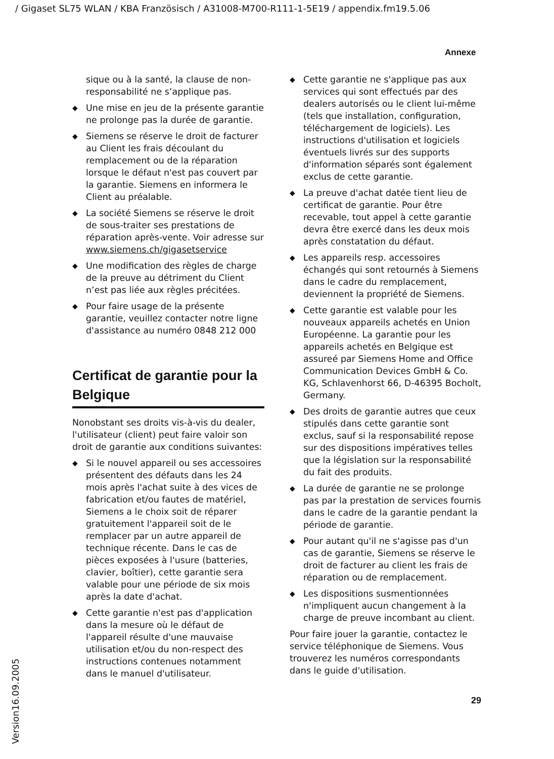/ Gigaset SL75 WLAN / KBA Französisch / A31008-M700-R111-1-5E19 / appendix.fm19.5.06
Annexe
sique ou à la santé, la clause de non-responsabilité ne s’applique pas.
◆ Une mise en jeu de la présente garantie ne prolonge pas la durée de garantie.
◆ Siemens se réserve le droit de facturer au Client les frais découlant du remplacement ou de la réparation lorsque le défaut n'est pas couvert par la garantie. Siemens en informera le Client au préalable.
◆ La société Siemens se réserve le droit de sous-traiter ses prestations de réparation après-vente. Voir adresse sur www.siemens.ch/gigasetservice
◆ Une modification des règles de charge de la preuve au détriment du Client n’est pas liée aux règles précitées.
◆ Pour faire usage de la présente garantie, veuillez contacter notre ligne d'assistance au numéro 0848 212 000
Certificat de garantie pour la Belgique
Nonobstant ses droits vis-à-vis du dealer, l'utilisateur (client) peut faire valoir son droit de garantie aux conditions suivantes:
◆ Si le nouvel appareil ou ses accessoires présentent des défauts dans les 24 mois après l'achat suite à des vices de fabrication et/ou fautes de matériel, Siemens a le choix soit de réparer gratuitement l'appareil soit de le remplacer par un autre appareil de technique récente. Dans le cas de pièces exposées à l'usure (batteries, clavier, boîtier), cette garantie sera valable pour une période de six mois après la date d'achat.
◆ Cette garantie n'est pas d'application dans la mesure où le défaut de l'appareil résulte d'une mauvaise utilisation et/ou du non-respect des instructions contenues notamment dans le manuel d'utilisateur.
◆ Cette garantie ne s'applique pas aux services qui sont effectués par des dealers autorisés ou le client lui-même (tels que installation, configuration, téléchargement de logiciels). Les instructions d'utilisation et logiciels éventuels livrés sur des supports d'information séparés sont également exclus de cette garantie.
◆ La preuve d'achat datée tient lieu de certificat de garantie. Pour être recevable, tout appel à cette garantie devra être exercé dans les deux mois après constatation du défaut.
◆ Les appareils resp. accessoires échangés qui sont retournés à Siemens dans le cadre du remplacement, deviennent la propriété de Siemens.
◆ Cette garantie est valable pour les nouveaux appareils achetés en Union Européenne. La garantie pour les appareils achetés en Belgique est assureé par Siemens Home and Office Communication Devices GmbH & Co. KG, Schlavenhorst 66, D-46395 Bocholt, Germany.
◆ Des droits de garantie autres que ceux stipulés dans cette garantie sont exclus, sauf si la responsabilité repose sur des dispositions impératives telles que la législation sur la responsabilité du fait des produits.
◆ La durée de garantie ne se prolonge pas par la prestation de services fournis dans le cadre de la garantie pendant la période de garantie.
◆ Pour autant qu'il ne s'agisse pas d'un cas de garantie, Siemens se réserve le droit de facturer au client les frais de réparation ou de remplacement.
◆ Les dispositions susmentionnées n'impliquent aucun changement à la charge de preuve incombant au client.
Pour faire jouer la garantie, contactez le service téléphonique de Siemens. Vous trouverez les numéros correspondants dans le guide d'utilisation.
29
Version16.09.2005